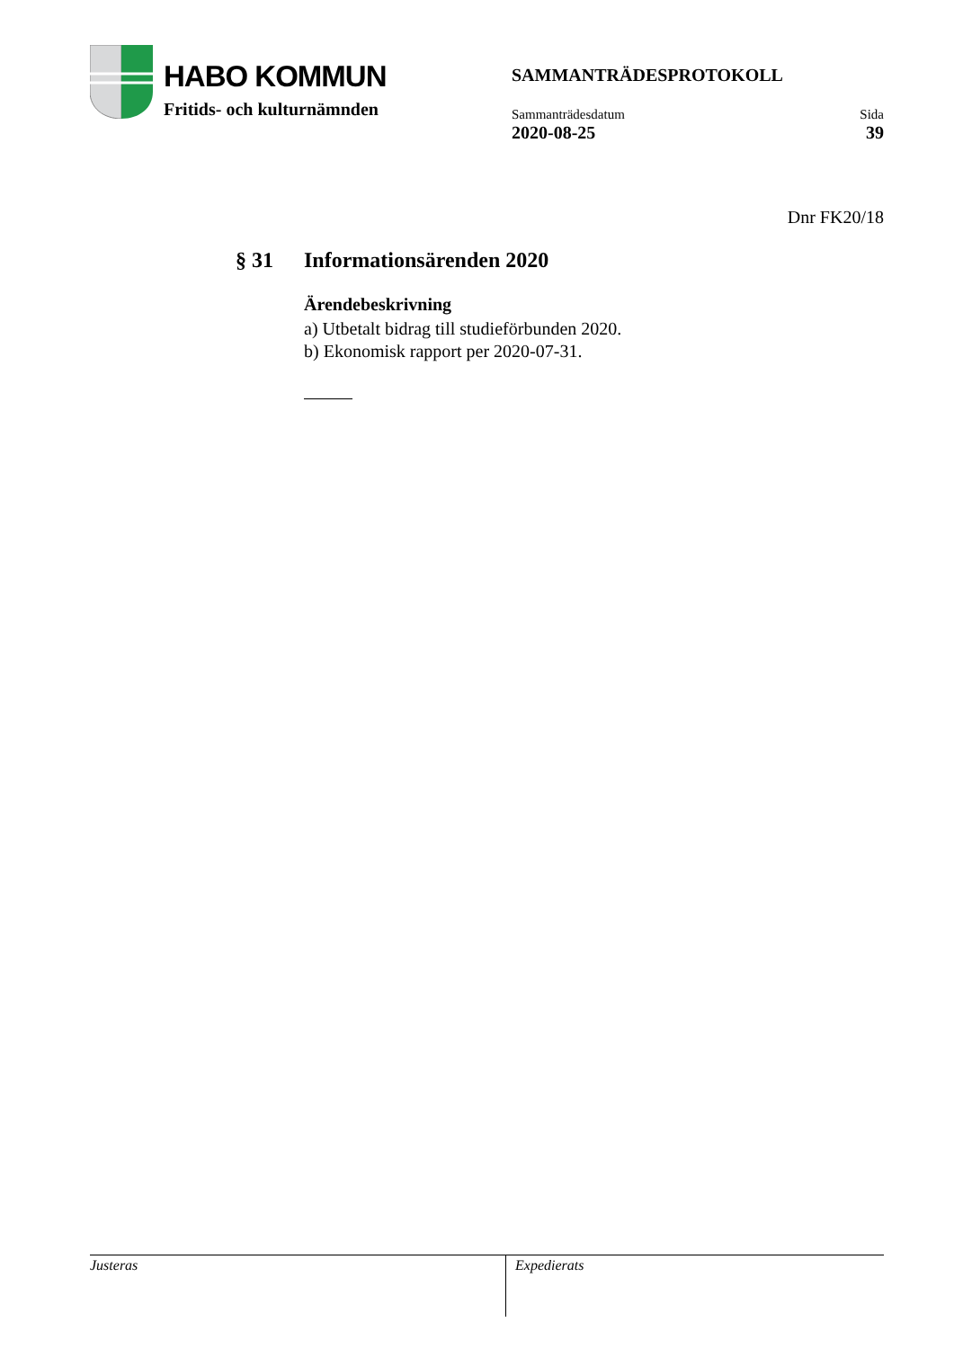HABO KOMMUN
Fritids- och kulturnämnden
SAMMANTRÄDESPROTOKOLL
Sammanträdesdatum
2020-08-25
Sida
39
Dnr FK20/18
§ 31 Informationsärenden 2020
Ärendebeskrivning
a) Utbetalt bidrag till studieförbunden 2020.
b) Ekonomisk rapport per 2020-07-31.
Justeras
Expedierats